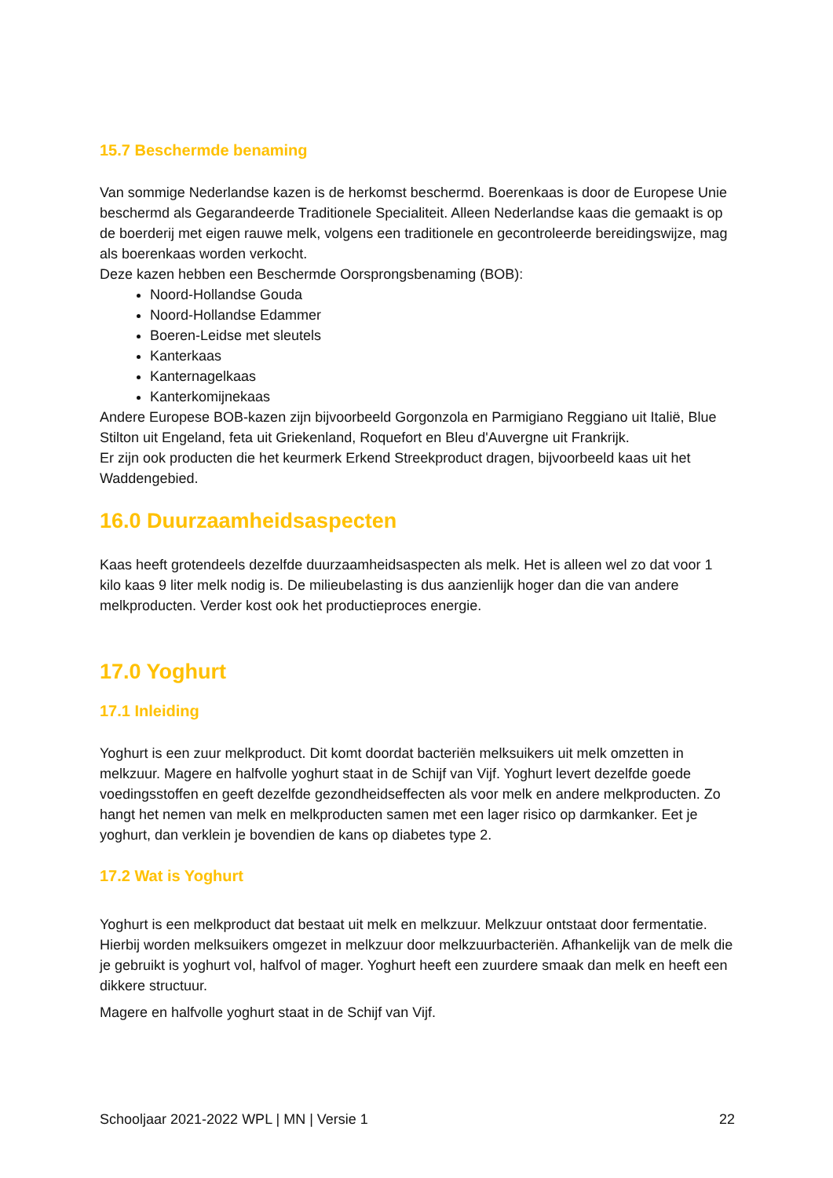15.7 Beschermde benaming
Van sommige Nederlandse kazen is de herkomst beschermd. Boerenkaas is door de Europese Unie beschermd als Gegarandeerde Traditionele Specialiteit. Alleen Nederlandse kaas die gemaakt is op de boerderij met eigen rauwe melk, volgens een traditionele en gecontroleerde bereidingswijze, mag als boerenkaas worden verkocht.
Deze kazen hebben een Beschermde Oorsprongsbenaming (BOB):
Noord-Hollandse Gouda
Noord-Hollandse Edammer
Boeren-Leidse met sleutels
Kanterkaas
Kanternagelkaas
Kanterkomijnekaas
Andere Europese BOB-kazen zijn bijvoorbeeld Gorgonzola en Parmigiano Reggiano uit Italië, Blue Stilton uit Engeland, feta uit Griekenland, Roquefort en Bleu d'Auvergne uit Frankrijk.
Er zijn ook producten die het keurmerk Erkend Streekproduct dragen, bijvoorbeeld kaas uit het Waddengebied.
16.0 Duurzaamheidsaspecten
Kaas heeft grotendeels dezelfde duurzaamheidsaspecten als melk. Het is alleen wel zo dat voor 1 kilo kaas 9 liter melk nodig is. De milieubelasting is dus aanzienlijk hoger dan die van andere melkproducten. Verder kost ook het productieproces energie.
17.0 Yoghurt
17.1 Inleiding
Yoghurt is een zuur melkproduct. Dit komt doordat bacteriën melksuikers uit melk omzetten in melkzuur. Magere en halfvolle yoghurt staat in de Schijf van Vijf. Yoghurt levert dezelfde goede voedingsstoffen en geeft dezelfde gezondheidseffecten als voor melk en andere melkproducten. Zo hangt het nemen van melk en melkproducten samen met een lager risico op darmkanker. Eet je yoghurt, dan verklein je bovendien de kans op diabetes type 2.
17.2 Wat is Yoghurt
Yoghurt is een melkproduct dat bestaat uit melk en melkzuur. Melkzuur ontstaat door fermentatie. Hierbij worden melksuikers omgezet in melkzuur door melkzuurbacteriën. Afhankelijk van de melk die je gebruikt is yoghurt vol, halfvol of mager. Yoghurt heeft een zuurdere smaak dan melk en heeft een dikkere structuur.
Magere en halfvolle yoghurt staat in de Schijf van Vijf.
Schooljaar 2021-2022 WPL | MN | Versie 1 22